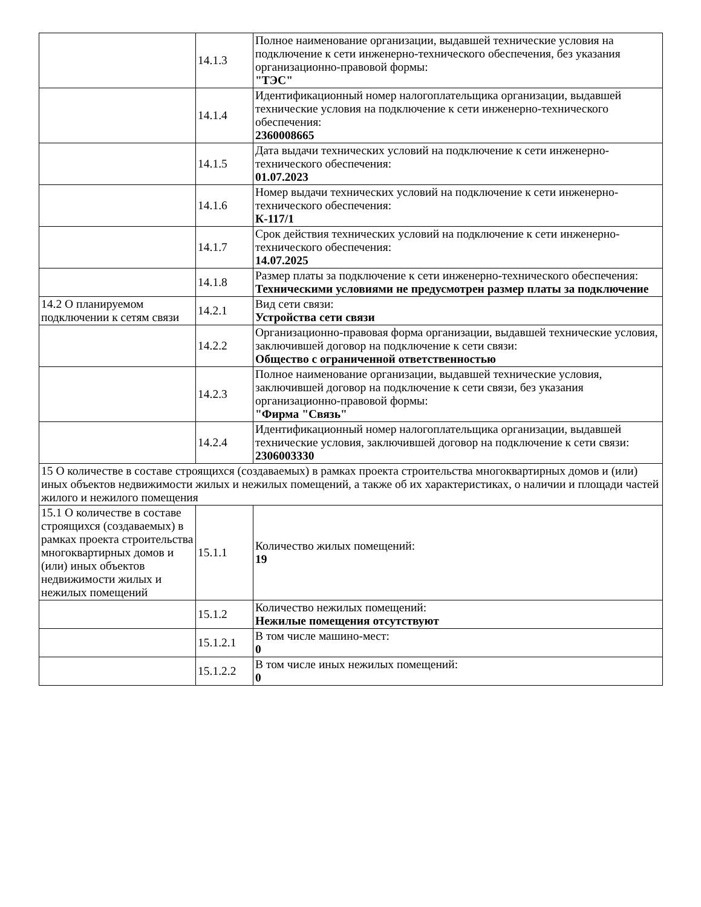| | 14.1.3 | Полное наименование организации, выдавшей технические условия на подключение к сети инженерно-технического обеспечения, без указания организационно-правовой формы: "ТЭС" |
| | 14.1.4 | Идентификационный номер налогоплательщика организации, выдавшей технические условия на подключение к сети инженерно-технического обеспечения: 2360008665 |
| | 14.1.5 | Дата выдачи технических условий на подключение к сети инженерно-технического обеспечения: 01.07.2023 |
| | 14.1.6 | Номер выдачи технических условий на подключение к сети инженерно-технического обеспечения: К-117/1 |
| | 14.1.7 | Срок действия технических условий на подключение к сети инженерно-технического обеспечения: 14.07.2025 |
| | 14.1.8 | Размер платы за подключение к сети инженерно-технического обеспечения: Техническими условиями не предусмотрен размер платы за подключение |
| 14.2 О планируемом подключении к сетям связи | 14.2.1 | Вид сети связи: Устройства сети связи |
| | 14.2.2 | Организационно-правовая форма организации, выдавшей технические условия, заключившей договор на подключение к сети связи: Общество с ограниченной ответственностью |
| | 14.2.3 | Полное наименование организации, выдавшей технические условия, заключившей договор на подключение к сети связи, без указания организационно-правовой формы: "Фирма "Связь" |
| | 14.2.4 | Идентификационный номер налогоплательщика организации, выдавшей технические условия, заключившей договор на подключение к сети связи: 2306003330 |
| 15 О количестве в составе строящихся (создаваемых) в рамках проекта строительства многоквартирных домов и (или) иных объектов недвижимости жилых и нежилых помещений, а также об их характеристиках, о наличии и площади частей жилого и нежилого помещения | | |
| 15.1 О количестве в составе строящихся (создаваемых) в рамках проекта строительства многоквартирных домов и (или) иных объектов недвижимости жилых и нежилых помещений | 15.1.1 | Количество жилых помещений: 19 |
| | 15.1.2 | Количество нежилых помещений: Нежилые помещения отсутствуют |
| | 15.1.2.1 | В том числе машино-мест: 0 |
| | 15.1.2.2 | В том числе иных нежилых помещений: 0 |